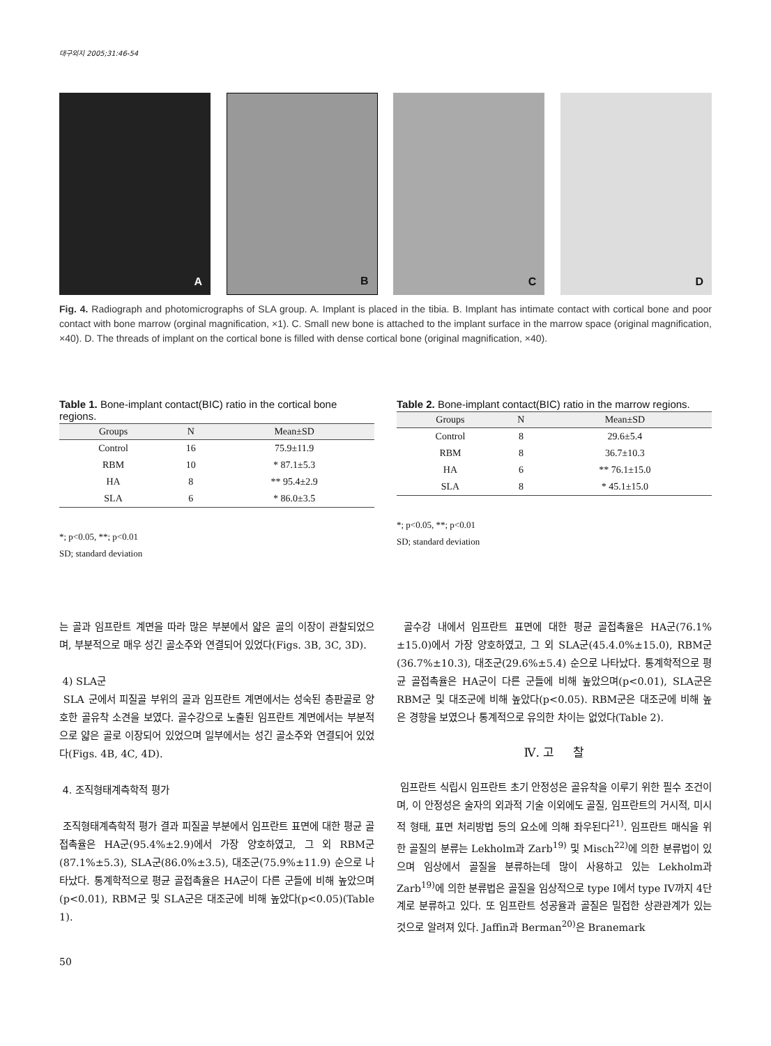대구외지 2005;31:46-54
A B C D
Fig. 4. Radiograph and photomicrographs of SLA group. A. Implant is placed in the tibia. B. Implant has intimate contact with cortical bone and poor contact with bone marrow (orginal magnification, ×1). C. Small new bone is attached to the implant surface in the marrow space (original magnification, ×40). D. The threads of implant on the cortical bone is filled with dense cortical bone (original magnification, ×40).
Table 1. Bone-implant contact(BIC) ratio in the cortical bone regions.
| Groups | N | Mean±SD |
| --- | --- | --- |
| Control | 16 | 75.9±11.9 |
| RBM | 10 | * 87.1±5.3 |
| HA | 8 | ** 95.4±2.9 |
| SLA | 6 | * 86.0±3.5 |
*; p<0.05, **; p<0.01
SD; standard deviation
Table 2. Bone-implant contact(BIC) ratio in the marrow regions.
| Groups | N | Mean±SD |
| --- | --- | --- |
| Control | 8 | 29.6±5.4 |
| RBM | 8 | 36.7±10.3 |
| HA | 6 | ** 76.1±15.0 |
| SLA | 8 | * 45.1±15.0 |
*; p<0.05, **; p<0.01
SD; standard deviation
는 골과 임프란트 계면을 따라 많은 부분에서 얇은 골의 이장이 관찰되었으며, 부분적으로 매우 성긴 골소주와 연결되어 있었다(Figs. 3B, 3C, 3D).
4) SLA군
SLA 군에서 피질골 부위의 골과 임프란트 계면에서는 성숙된 층판골로 양호한 골유착 소견을 보였다. 골수강으로 노출된 임프란트 계면에서는 부분적으로 얇은 골로 이장되어 있었으며 일부에서는 성긴 골소주와 연결되어 있었다(Figs. 4B, 4C, 4D).
4. 조직형태계측학적 평가
조직형태계측학적 평가 결과 피질골 부분에서 임프란트 표면에 대한 평균 골접촉율은 HA군(95.4%±2.9)에서 가장 양호하였고, 그 외 RBM군(87.1%±5.3), SLA군(86.0%±3.5), 대조군(75.9%±11.9) 순으로 나타났다. 통계학적으로 평균 골접촉율은 HA군이 다른 군들에 비해 높았으며(p<0.01), RBM군 및 SLA군은 대조군에 비해 높았다(p<0.05)(Table 1).
골수강 내에서 임프란트 표면에 대한 평균 골접촉율은 HA군(76.1%±15.0)에서 가장 양호하였고, 그 외 SLA군(45.4.0%±15.0), RBM군(36.7%±10.3), 대조군(29.6%±5.4) 순으로 나타났다. 통계학적으로 평균 골접촉율은 HA군이 다른 군들에 비해 높았으며(p<0.01), SLA군은 RBM군 및 대조군에 비해 높았다(p<0.05). RBM군은 대조군에 비해 높은 경향을 보였으나 통계적으로 유의한 차이는 없었다(Table 2).
Ⅳ. 고 찰
임프란트 식립시 임프란트 초기 안정성은 골유착을 이루기 위한 필수 조건이며, 이 안정성은 술자의 외과적 기술 이외에도 골질, 임프란트의 거시적, 미시적 형태, 표면 처리방법 등의 요소에 의해 좌우된다<sup>21)</sup>. 임프란트 매식을 위한 골질의 분류는 Lekholm과 Zarb<sup>19)</sup> 및 Misch<sup>22)</sup>에 의한 분류법이 있으며 임상에서 골질을 분류하는데 많이 사용하고 있는 Lekholm과 Zarb<sup>19)</sup>에 의한 분류법은 골질을 임상적으로 type I에서 type IV까지 4단계로 분류하고 있다. 또 임프란트 성공율과 골질은 밀접한 상관관계가 있는 것으로 알려져 있다. Jaffin과 Berman<sup>20)</sup>은 Branemark
50